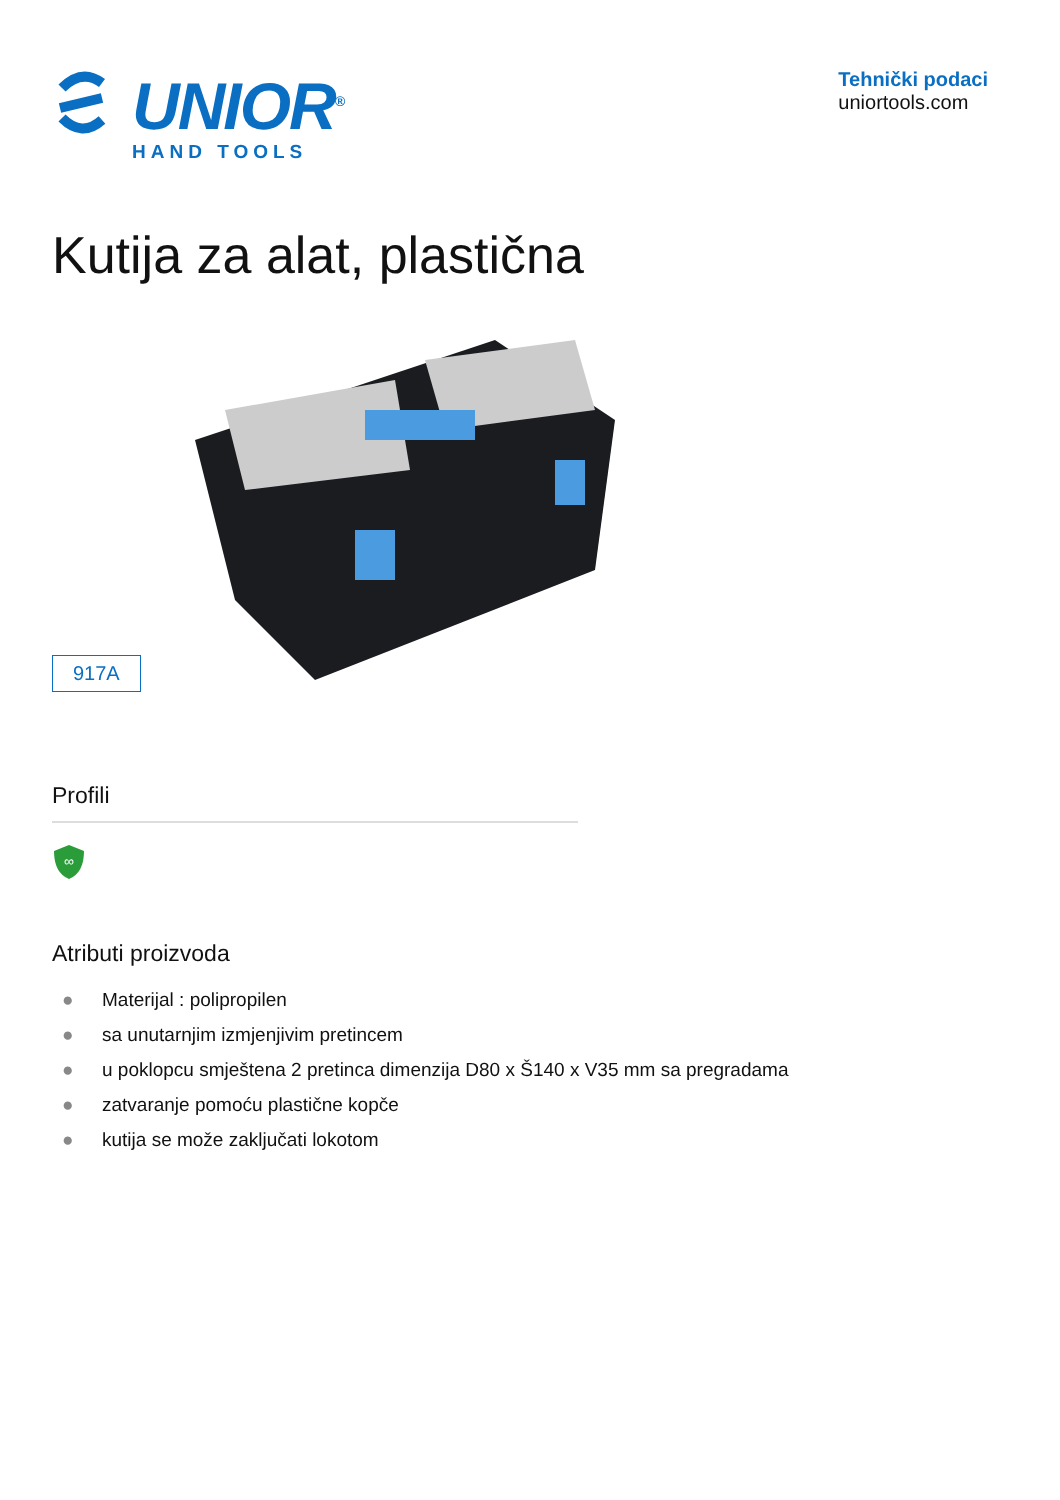UNIOR<sup>®</sup>
HAND TOOLS
Tehnički podaci
uniortools.com
Kutija za alat, plastična
917A
Profili
∞
Atributi proizvoda
● Materijal : polipropilen
● sa unutarnjim izmjenjivim pretincem
● u poklopcu smještena 2 pretinca dimenzija D80 x Š140 x V35 mm sa pregradama
● zatvaranje pomoću plastične kopče
● kutija se može zaključati lokotom